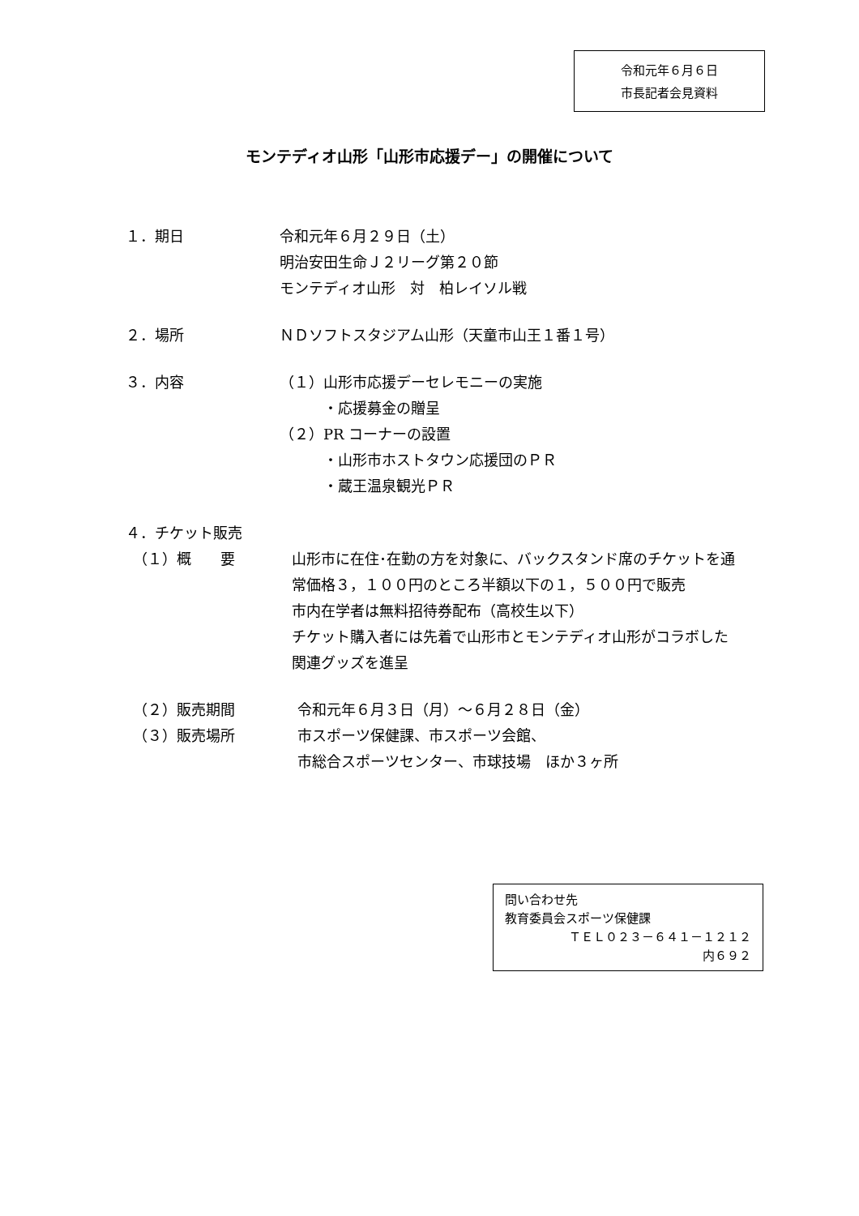令和元年６月６日
市長記者会見資料
モンテディオ山形「山形市応援デー」の開催について
１．期日 令和元年６月２９日（土）
明治安田生命Ｊ２リーグ第２０節
モンテディオ山形　対　柏レイソル戦
２．場所 ＮＤソフトスタジアム山形（天童市山王１番１号）
３．内容 （１）山形市応援デーセレモニーの実施
　　　・応援募金の贈呈
（２）PR コーナーの設置
　　　・山形市ホストタウン応援団のＰＲ
　　　・蔵王温泉観光ＰＲ
４．チケット販売
　（１）概　　要 山形市に在住･在勤の方を対象に、バックスタンド席のチケットを通常価格３，１００円のところ半額以下の１，５００円で販売
市内在学者は無料招待券配布（高校生以下）
チケット購入者には先着で山形市とモンテディオ山形がコラボした関連グッズを進呈
　（２）販売期間 令和元年６月３日（月）～６月２８日（金）
　（３）販売場所 市スポーツ保健課、市スポーツ会館、
市総合スポーツセンター、市球技場　ほか３ヶ所
問い合わせ先
教育委員会スポーツ保健課
ＴＥＬ０２３－６４１－１２１２
内６９２